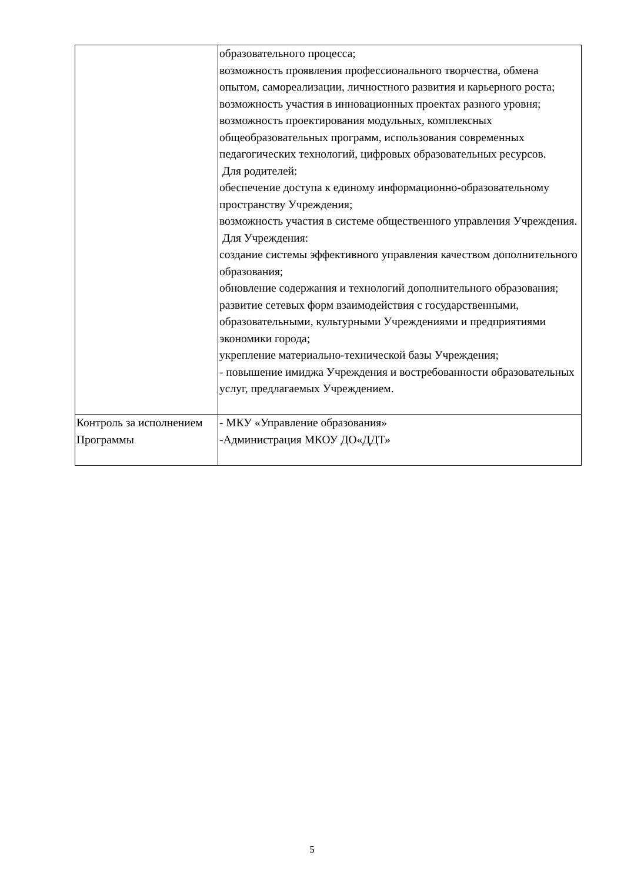| | образовательного процесса; возможность проявления профессионального творчества, обмена опытом, самореализации, личностного развития и карьерного роста; возможность участия в инновационных проектах разного уровня; возможность проектирования модульных, комплексных общеобразовательных программ, использования современных педагогических технологий, цифровых образовательных ресурсов. Для родителей: обеспечение доступа к единому информационно-образовательному пространству Учреждения; возможность участия в системе общественного управления Учреждения. Для Учреждения: создание системы эффективного управления качеством дополнительного образования; обновление содержания и технологий дополнительного образования; развитие сетевых форм взаимодействия с государственными, образовательными, культурными Учреждениями и предприятиями экономики города; укрепление материально-технической базы Учреждения; - повышение имиджа Учреждения и востребованности образовательных услуг, предлагаемых Учреждением. |
| Контроль за исполнением Программы | - МКУ «Управление образования» -Администрация МКОУ ДО«ДДТ» |
5